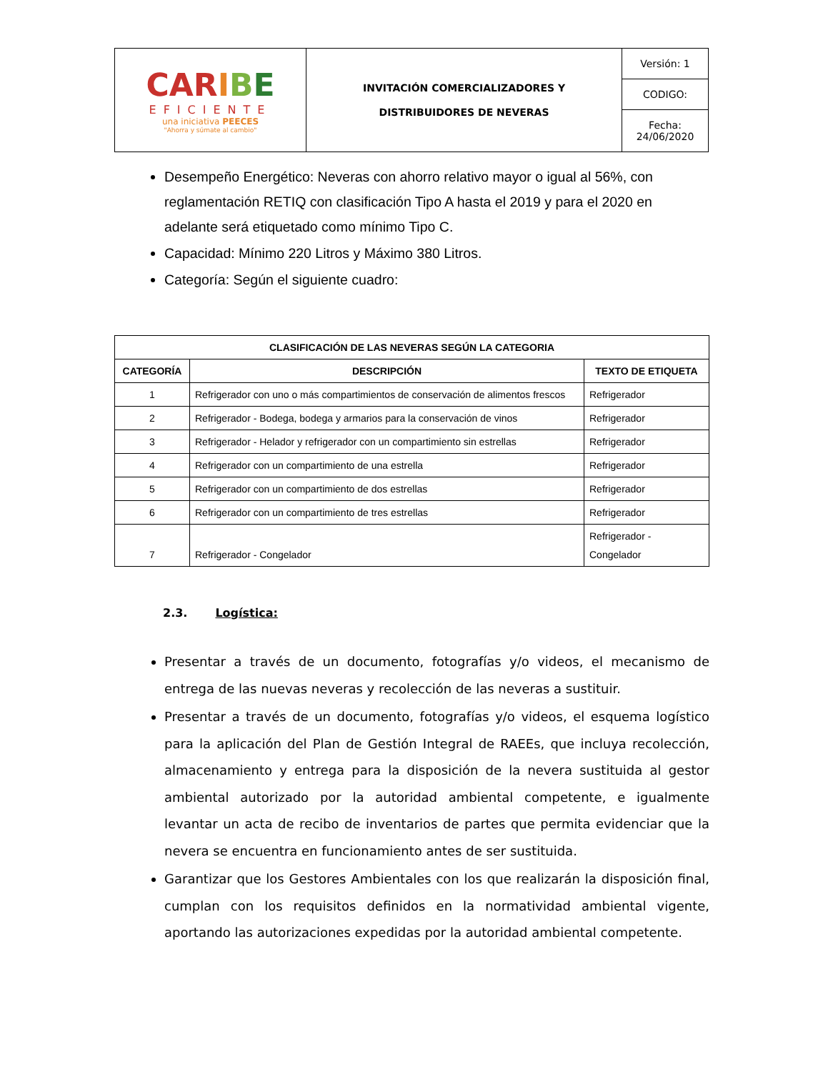| CAR I B E EFICIENTE una iniciativa PEECES "Ahorra y súmate al cambio" | INVITACIÓN COMERCIALIZADORES Y DISTRIBUIDORES DE NEVERAS | Versión: 1 |
| | | CODIGO: |
| | | Fecha: 24/06/2020 |
Desempeño Energético: Neveras con ahorro relativo mayor o igual al 56%, con reglamentación RETIQ con clasificación Tipo A hasta el 2019 y para el 2020 en adelante será etiquetado como mínimo Tipo C.
Capacidad: Mínimo 220 Litros y Máximo 380 Litros.
Categoría: Según el siguiente cuadro:
| CLASIFICACIÓN DE LAS NEVERAS SEGÚN LA CATEGORIA | | |
| --- | --- | --- |
| CATEGORÍA | DESCRIPCIÓN | TEXTO DE ETIQUETA |
| 1 | Refrigerador con uno o más compartimientos de conservación de alimentos frescos | Refrigerador |
| 2 | Refrigerador - Bodega, bodega y armarios para la conservación de vinos | Refrigerador |
| 3 | Refrigerador - Helador y refrigerador con un compartimiento sin estrellas | Refrigerador |
| 4 | Refrigerador con un compartimiento de una estrella | Refrigerador |
| 5 | Refrigerador con un compartimiento de dos estrellas | Refrigerador |
| 6 | Refrigerador con un compartimiento de tres estrellas | Refrigerador |
| 7 | Refrigerador - Congelador | Refrigerador - Congelador |
2.3. Logística:
Presentar a través de un documento, fotografías y/o videos, el mecanismo de entrega de las nuevas neveras y recolección de las neveras a sustituir.
Presentar a través de un documento, fotografías y/o videos, el esquema logístico para la aplicación del Plan de Gestión Integral de RAEEs, que incluya recolección, almacenamiento y entrega para la disposición de la nevera sustituida al gestor ambiental autorizado por la autoridad ambiental competente, e igualmente levantar un acta de recibo de inventarios de partes que permita evidenciar que la nevera se encuentra en funcionamiento antes de ser sustituida.
Garantizar que los Gestores Ambientales con los que realizarán la disposición final, cumplan con los requisitos definidos en la normatividad ambiental vigente, aportando las autorizaciones expedidas por la autoridad ambiental competente.